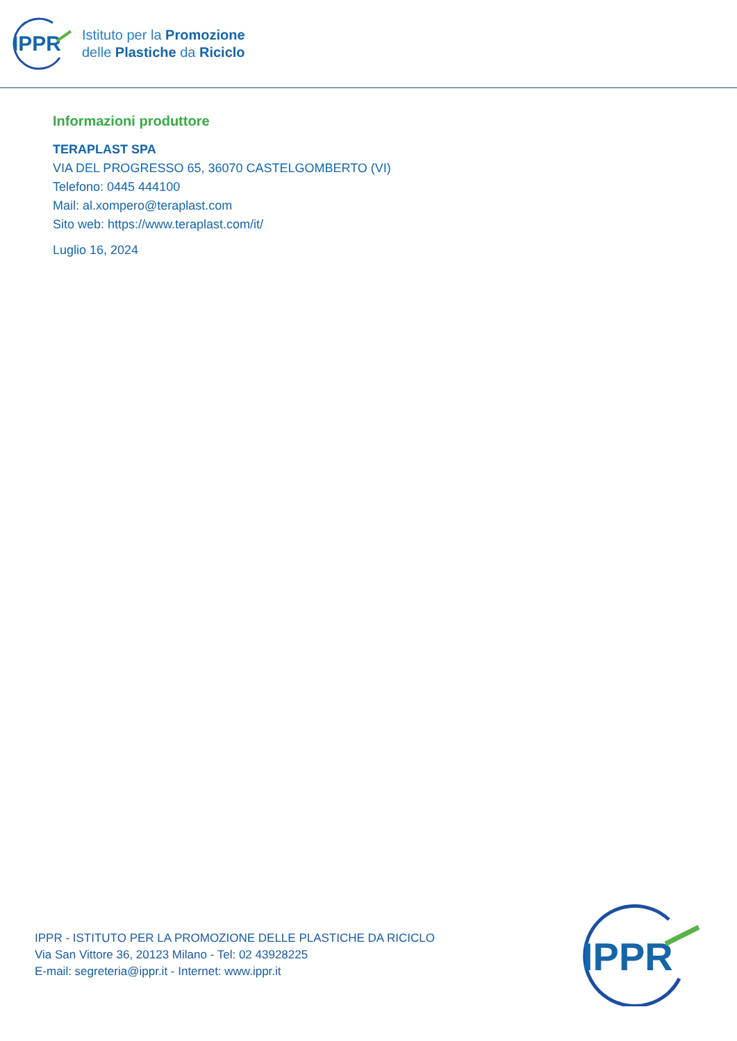IPPR
Istituto per la Promozione
delle Plastiche da Riciclo
Informazioni produttore
TERAPLAST SPA
VIA DEL PROGRESSO 65, 36070 CASTELGOMBERTO (VI)
Telefono: 0445 444100
Mail: al.xompero@teraplast.com
Sito web: https://www.teraplast.com/it/
Luglio 16, 2024
IPPR - ISTITUTO PER LA PROMOZIONE DELLE PLASTICHE DA RICICLO
Via San Vittore 36, 20123 Milano - Tel: 02 43928225
E-mail: segreteria@ippr.it - Internet: www.ippr.it
IPPR